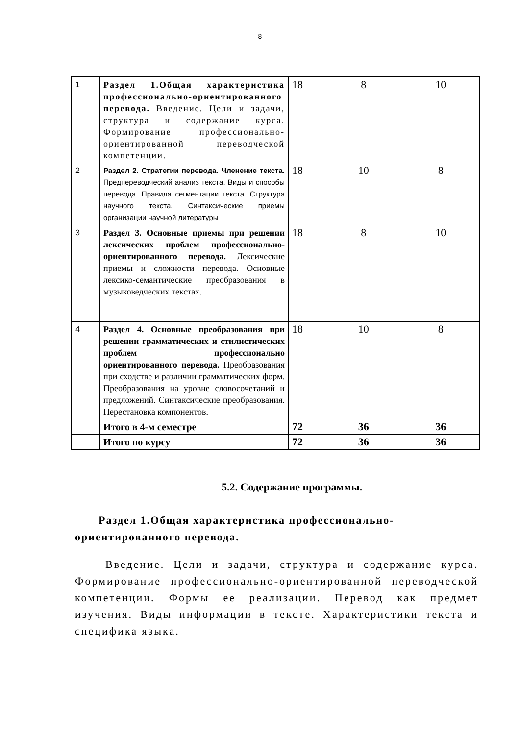8
| 1 | Раздел 1.Общая характеристика профессионально-ориентированного перевода. Введение. Цели и задачи, структура и содержание курса. Формирование профессионально-ориентированной переводческой компетенции. | 18 | 8 | 10 |
| 2 | Раздел 2. Стратегии перевода. Членение текста. Предпереводческий анализ текста. Виды и способы перевода. Правила сегментации текста. Структура научного текста. Синтаксические приемы организации научной литературы | 18 | 10 | 8 |
| 3 | Раздел 3. Основные приемы при решении лексических проблем профессионально-ориентированного перевода. Лексические приемы и сложности перевода. Основные лексико-семантические преобразования в музыковедческих текстах. | 18 | 8 | 10 |
| 4 | Раздел 4. Основные преобразования при решении грамматических и стилистических проблем профессионально ориентированного перевода. Преобразования при сходстве и различии грамматических форм. Преобразования на уровне словосочетаний и предложений. Синтаксические преобразования. Перестановка компонентов. | 18 | 10 | 8 |
| | Итого в 4-м семестре | 72 | 36 | 36 |
| | Итого по курсу | 72 | 36 | 36 |
5.2. Содержание программы.
Раздел 1.Общая характеристика профессионально-ориентированного перевода.
Введение. Цели и задачи, структура и содержание курса. Формирование профессионально-ориентированной переводческой компетенции. Формы ее реализации. Перевод как предмет изучения. Виды информации в тексте. Характеристики текста и специфика языка.